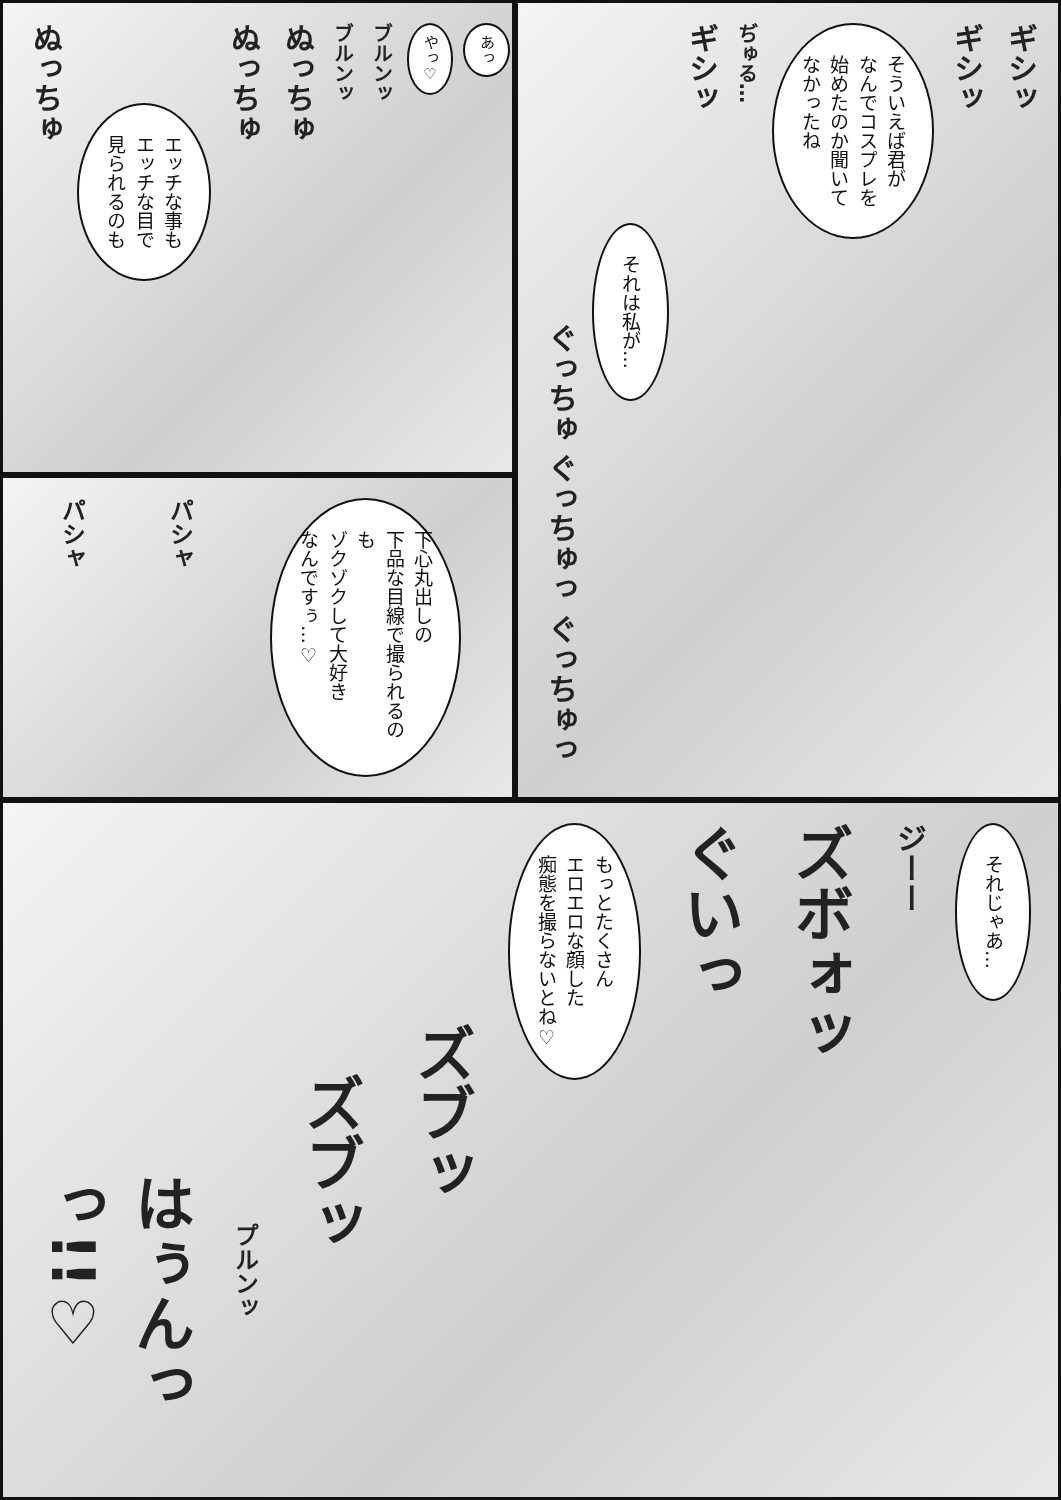ギシッ
ギシッ
そういえば君が
なんでコスプレを
始めたのか聞いて
なかったね
ぢゅる…
ギシッ
それは私が…
ぐっちゅ ぐっちゅっ ぐっちゅっ
あっ
やっ♡
ブルンッ
ブルンッ
ぬっちゅ
ぬっちゅ
エッチな事も
エッチな目で
見られるのも
ぬっちゅ
下心丸出しの
下品な目線で撮られるのも
ゾクゾクして大好き
なんですぅ…♡
パシャ
パシャ
それじゃあ…
ジーー
ズボォッ
ぐいっ
もっとたくさん
エロエロな顔した
痴態を撮らないとね♡
ズブッ
ズブッ
プルンッ
はぅんっっ!!♡